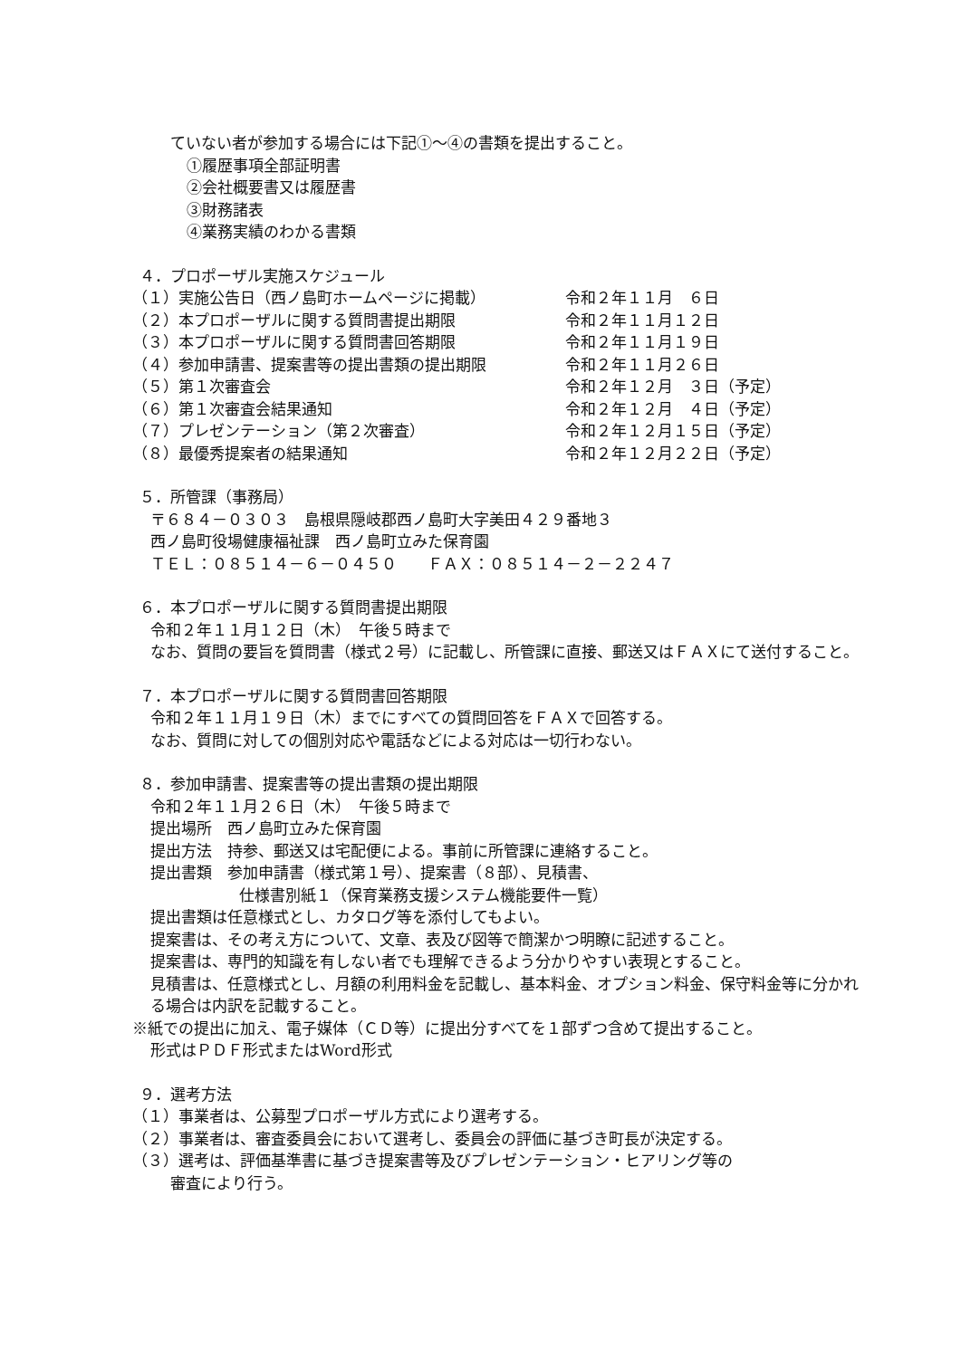ていない者が参加する場合には下記①～④の書類を提出すること。
①履歴事項全部証明書
②会社概要書又は履歴書
③財務諸表
④業務実績のわかる書類
４．プロポーザル実施スケジュール
（１）実施公告日（西ノ島町ホームページに掲載） 令和２年１１月　６日
（２）本プロポーザルに関する質問書提出期限 令和２年１１月１２日
（３）本プロポーザルに関する質問書回答期限 令和２年１１月１９日
（４）参加申請書、提案書等の提出書類の提出期限 令和２年１１月２６日
（５）第１次審査会 令和２年１２月　３日（予定）
（６）第１次審査会結果通知 令和２年１２月　４日（予定）
（７）プレゼンテーション（第２次審査） 令和２年１２月１５日（予定）
（８）最優秀提案者の結果通知 令和２年１２月２２日（予定）
５．所管課（事務局）
〒６８４－０３０３　島根県隠岐郡西ノ島町大字美田４２９番地３
西ノ島町役場健康福祉課　西ノ島町立みた保育園
ＴＥＬ：０８５１４－６－０４５０　　ＦＡＸ：０８５１４－２－２２４７
６．本プロポーザルに関する質問書提出期限
令和２年１１月１２日（木）　午後５時まで
なお、質問の要旨を質問書（様式２号）に記載し、所管課に直接、郵送又はＦＡＸにて送付すること。
７．本プロポーザルに関する質問書回答期限
令和２年１１月１９日（木）までにすべての質問回答をＦＡＸで回答する。
なお、質問に対しての個別対応や電話などによる対応は一切行わない。
８．参加申請書、提案書等の提出書類の提出期限
令和２年１１月２６日（木）　午後５時まで
提出場所　西ノ島町立みた保育園
提出方法　持参、郵送又は宅配便による。事前に所管課に連絡すること。
提出書類　参加申請書（様式第１号）、提案書（８部）、見積書、
仕様書別紙１（保育業務支援システム機能要件一覧）
提出書類は任意様式とし、カタログ等を添付してもよい。
提案書は、その考え方について、文章、表及び図等で簡潔かつ明瞭に記述すること。
提案書は、専門的知識を有しない者でも理解できるよう分かりやすい表現とすること。
見積書は、任意様式とし、月額の利用料金を記載し、基本料金、オプション料金、保守料金等に分かれる場合は内訳を記載すること。
※紙での提出に加え、電子媒体（ＣＤ等）に提出分すべてを１部ずつ含めて提出すること。
形式はＰＤＦ形式またはWord形式
９．選考方法
（１）事業者は、公募型プロポーザル方式により選考する。
（２）事業者は、審査委員会において選考し、委員会の評価に基づき町長が決定する。
（３）選考は、評価基準書に基づき提案書等及びプレゼンテーション・ヒアリング等の
審査により行う。